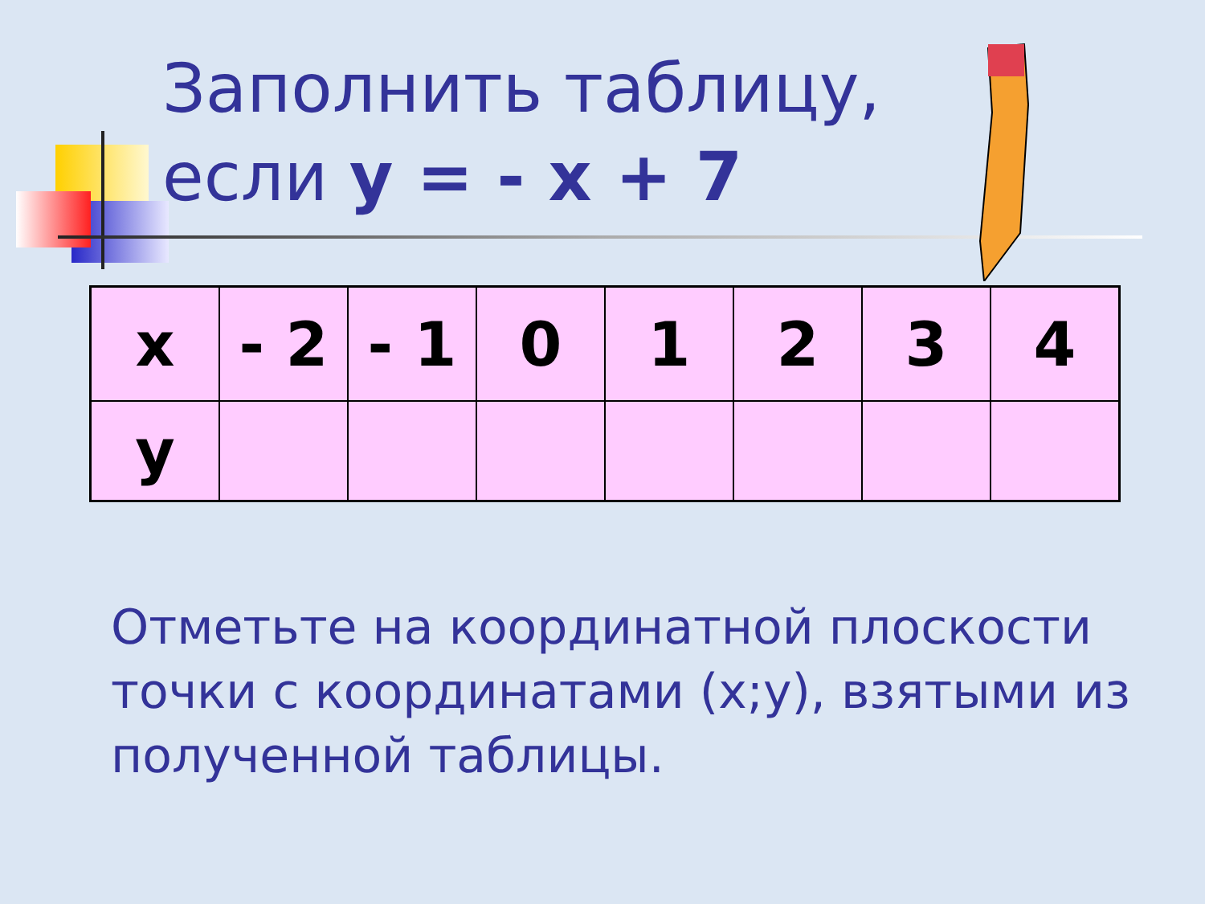Заполнить таблицу,
если y = - x + 7
| x | - 2 | - 1 | 0 | 1 | 2 | 3 | 4 |
| y | | | | | | | |
Отметьте на координатной плоскости точки с координатами (x;y), взятыми из полученной таблицы.